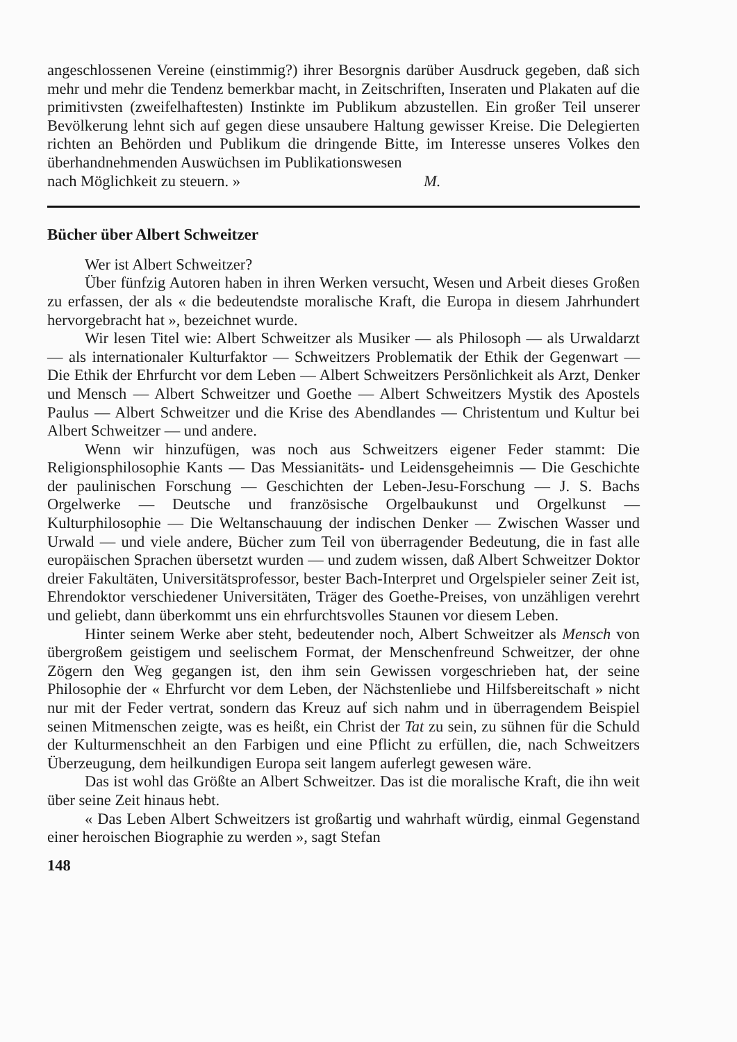angeschlossenen Vereine (einstimmig?) ihrer Besorgnis darüber Ausdruck gegeben, daß sich mehr und mehr die Tendenz bemerkbar macht, in Zeitschriften, Inseraten und Plakaten auf die primitivsten (zweifelhaftesten) Instinkte im Publikum abzustellen. Ein großer Teil unserer Bevölkerung lehnt sich auf gegen diese unsaubere Haltung gewisser Kreise. Die Delegierten richten an Behörden und Publikum die dringende Bitte, im Interesse unseres Volkes den überhandnehmenden Auswüchsen im Publikationswesen
nach Möglichkeit zu steuern. » M.
Bücher über Albert Schweitzer
Wer ist Albert Schweitzer?
Über fünfzig Autoren haben in ihren Werken versucht, Wesen und Arbeit dieses Großen zu erfassen, der als « die bedeutendste moralische Kraft, die Europa in diesem Jahrhundert hervorgebracht hat », bezeichnet wurde.
Wir lesen Titel wie: Albert Schweitzer als Musiker — als Philosoph — als Urwaldarzt — als internationaler Kulturfaktor — Schweitzers Problematik der Ethik der Gegenwart — Die Ethik der Ehrfurcht vor dem Leben — Albert Schweitzers Persönlichkeit als Arzt, Denker und Mensch — Albert Schweitzer und Goethe — Albert Schweitzers Mystik des Apostels Paulus — Albert Schweitzer und die Krise des Abendlandes — Christentum und Kultur bei Albert Schweitzer — und andere.
Wenn wir hinzufügen, was noch aus Schweitzers eigener Feder stammt: Die Religionsphilosophie Kants — Das Messianitäts- und Leidensgeheimnis — Die Geschichte der paulinischen Forschung — Geschichten der Leben-Jesu-Forschung — J. S. Bachs Orgelwerke — Deutsche und französische Orgelbaukunst und Orgelkunst — Kulturphilosophie — Die Weltanschauung der indischen Denker — Zwischen Wasser und Urwald — und viele andere, Bücher zum Teil von überragender Bedeutung, die in fast alle europäischen Sprachen übersetzt wurden — und zudem wissen, daß Albert Schweitzer Doktor dreier Fakultäten, Universitätsprofessor, bester Bach-Interpret und Orgelspieler seiner Zeit ist, Ehrendoktor verschiedener Universitäten, Träger des Goethe-Preises, von unzähligen verehrt und geliebt, dann überkommt uns ein ehrfurchtsvolles Staunen vor diesem Leben.
Hinter seinem Werke aber steht, bedeutender noch, Albert Schweitzer als Mensch von übergroßem geistigem und seelischem Format, der Menschenfreund Schweitzer, der ohne Zögern den Weg gegangen ist, den ihm sein Gewissen vorgeschrieben hat, der seine Philosophie der « Ehrfurcht vor dem Leben, der Nächstenliebe und Hilfsbereitschaft » nicht nur mit der Feder vertrat, sondern das Kreuz auf sich nahm und in überragendem Beispiel seinen Mitmenschen zeigte, was es heißt, ein Christ der Tat zu sein, zu sühnen für die Schuld der Kulturmenschheit an den Farbigen und eine Pflicht zu erfüllen, die, nach Schweitzers Überzeugung, dem heilkundigen Europa seit langem auferlegt gewesen wäre.
Das ist wohl das Größte an Albert Schweitzer. Das ist die moralische Kraft, die ihn weit über seine Zeit hinaus hebt.
« Das Leben Albert Schweitzers ist großartig und wahrhaft würdig, einmal Gegenstand einer heroischen Biographie zu werden », sagt Stefan
148